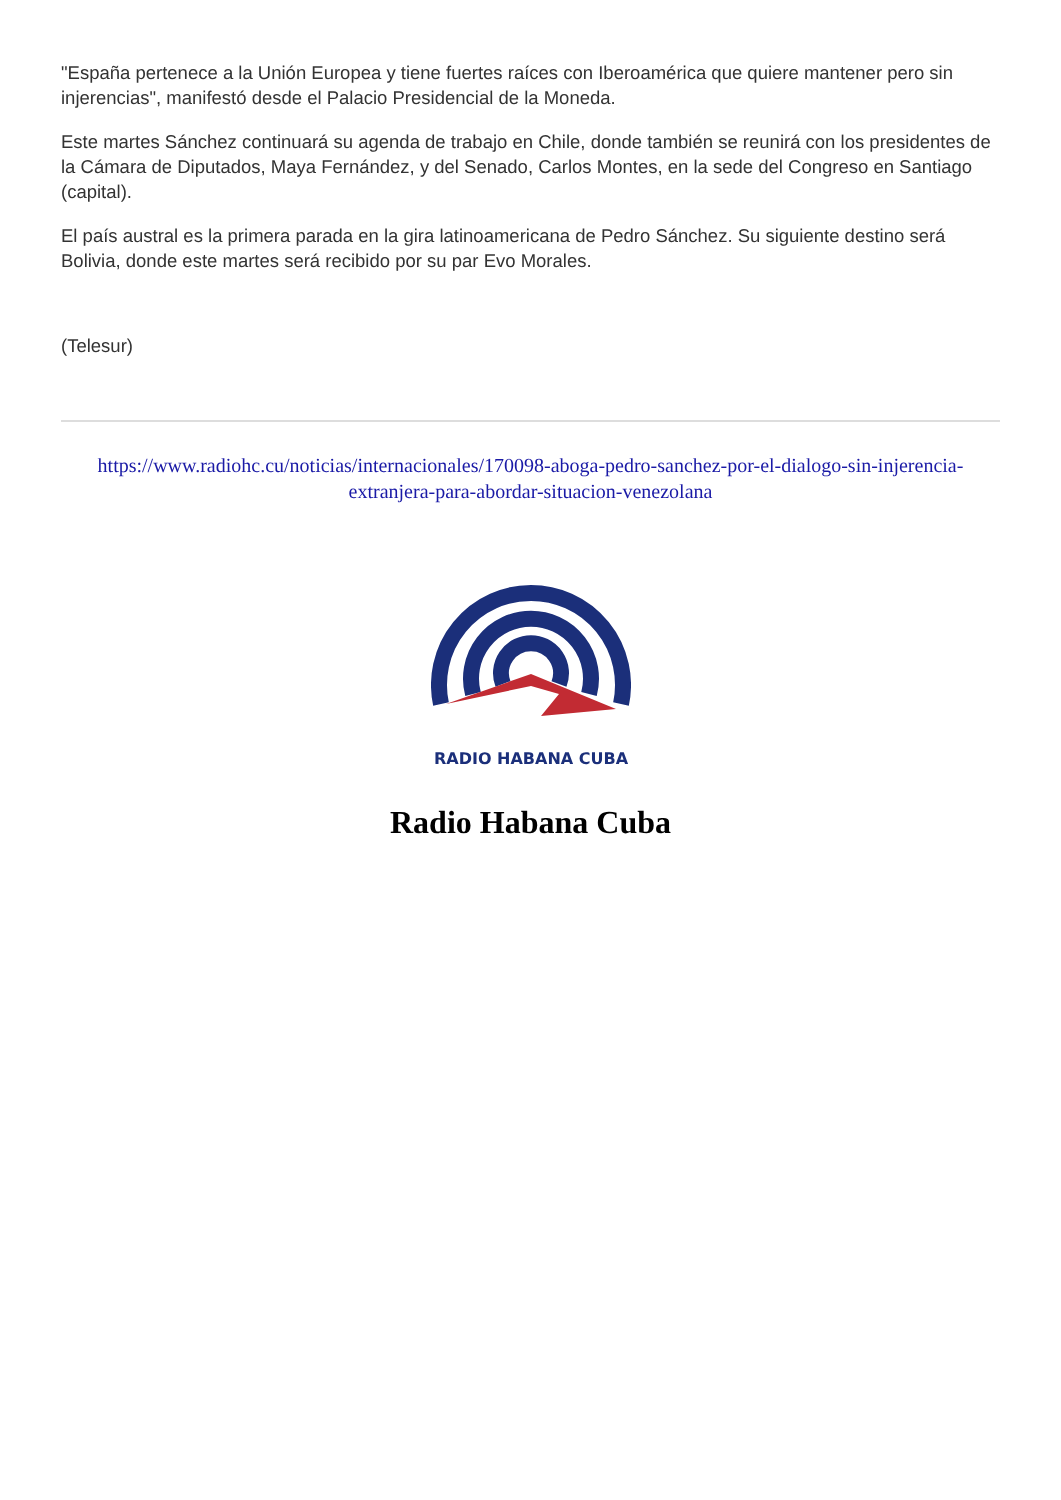"España pertenece a la Unión Europea y tiene fuertes raíces con Iberoamérica que quiere mantener pero sin injerencias", manifestó desde el Palacio Presidencial de la Moneda.
Este martes Sánchez continuará su agenda de trabajo en Chile, donde también se reunirá con los presidentes de la Cámara de Diputados, Maya Fernández, y del Senado, Carlos Montes, en la sede del Congreso en Santiago (capital).
El país austral es la primera parada en la gira latinoamericana de Pedro Sánchez. Su siguiente destino será Bolivia, donde este martes será recibido por su par Evo Morales.
(Telesur)
https://www.radiohc.cu/noticias/internacionales/170098-aboga-pedro-sanchez-por-el-dialogo-sin-injerencia-extranjera-para-abordar-situacion-venezolana
RADIO HABANA CUBA
Radio Habana Cuba